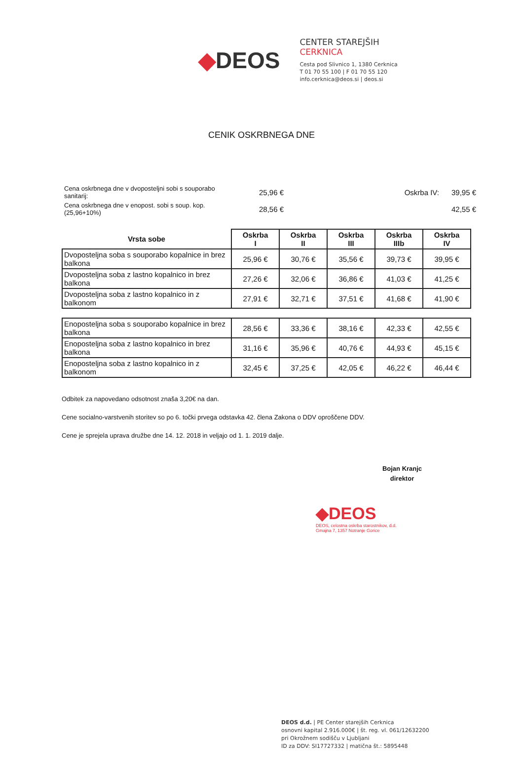◆DEOS
CENTER STAREJŠIH
CERKNICA
Cesta pod Slivnico 1, 1380 Cerknica
T 01 70 55 100 | F 01 70 55 120
info.cerknica@deos.si | deos.si
CENIK OSKRBNEGA DNE
Cena oskrbnega dne v dvoposteljni sobi s souporabo sanitarij:
25,96 €
Oskrba IV:
39,95 €
Cena oskrbnega dne v enopost. sobi s soup. kop. (25,96+10%)
28,56 €
42,55 €
| Vrsta sobe | Oskrba I | Oskrba II | Oskrba III | Oskrba IIIb | Oskrba IV |
| --- | --- | --- | --- | --- | --- |
| Dvoposteljna soba s souporabo kopalnice in brez balkona | 25,96 € | 30,76 € | 35,56 € | 39,73 € | 39,95 € |
| Dvoposteljna soba z lastno kopalnico in brez balkona | 27,26 € | 32,06 € | 36,86 € | 41,03 € | 41,25 € |
| Dvoposteljna soba z lastno kopalnico in z balkonom | 27,91 € | 32,71 € | 37,51 € | 41,68 € | 41,90 € |
| Enoposteljna soba s souporabo kopalnice in brez balkona | 28,56 € | 33,36 € | 38,16 € | 42,33 € | 42,55 € |
| Enoposteljna soba z lastno kopalnico in brez balkona | 31,16 € | 35,96 € | 40,76 € | 44,93 € | 45,15 € |
| Enoposteljna soba z lastno kopalnico in z balkonom | 32,45 € | 37,25 € | 42,05 € | 46,22 € | 46,44 € |
Odbitek za napovedano odsotnost znaša 3,20€ na dan.
Cene socialno-varstvenih storitev so po 6. točki prvega odstavka 42. člena Zakona o DDV oproščene DDV.
Cene je sprejela uprava družbe dne 14. 12. 2018 in veljajo od 1. 1. 2019 dalje.
Bojan Kranjc
direktor
◆DEOS
DEOS, celostna oskrba starostnikov, d.d.
Gmajna 7, 1357 Notranje Gorice
DEOS d.d. | PE Center starejših Cerknica
osnovni kapital 2.916.000€ | št. reg. vl. 061/12632200
pri Okrožnem sodišču v Ljubljani
ID za DDV: SI17727332 | matična št.: 5895448